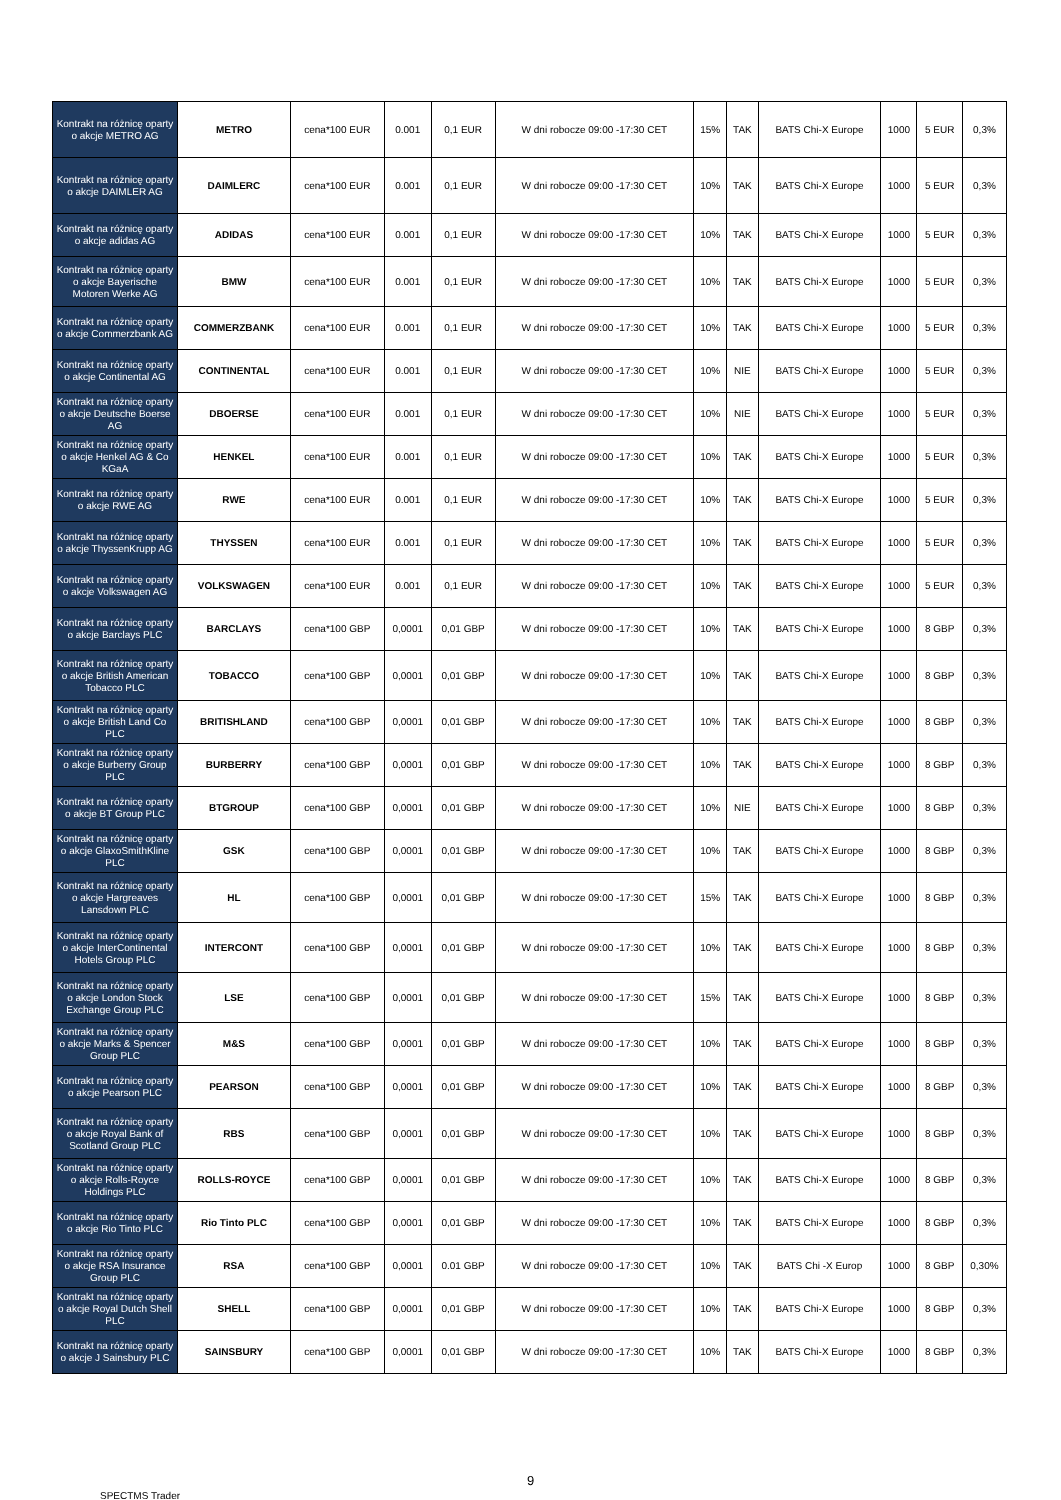| Kontrakt na różnicę oparty o akcje METRO AG | METRO | cena*100 EUR | 0.001 | 0,1 EUR | W dni robocze 09:00 -17:30 CET | 15% | TAK | BATS Chi-X Europe | 1000 | 5 EUR | 0,3% |
| Kontrakt na różnicę oparty o akcje DAIMLER AG | DAIMLERC | cena*100 EUR | 0.001 | 0,1 EUR | W dni robocze 09:00 -17:30 CET | 10% | TAK | BATS Chi-X Europe | 1000 | 5 EUR | 0,3% |
| Kontrakt na różnicę oparty o akcje adidas AG | ADIDAS | cena*100 EUR | 0.001 | 0,1 EUR | W dni robocze 09:00 -17:30 CET | 10% | TAK | BATS Chi-X Europe | 1000 | 5 EUR | 0,3% |
| Kontrakt na różnicę oparty o akcje Bayerische Motoren Werke AG | BMW | cena*100 EUR | 0.001 | 0,1 EUR | W dni robocze 09:00 -17:30 CET | 10% | TAK | BATS Chi-X Europe | 1000 | 5 EUR | 0,3% |
| Kontrakt na różnicę oparty o akcje Commerzbank AG | COMMERZBANK | cena*100 EUR | 0.001 | 0,1 EUR | W dni robocze 09:00 -17:30 CET | 10% | TAK | BATS Chi-X Europe | 1000 | 5 EUR | 0,3% |
| Kontrakt na różnicę oparty o akcje Continental AG | CONTINENTAL | cena*100 EUR | 0.001 | 0,1 EUR | W dni robocze 09:00 -17:30 CET | 10% | NIE | BATS Chi-X Europe | 1000 | 5 EUR | 0,3% |
| Kontrakt na różnicę oparty o akcje Deutsche Boerse AG | DBOERSE | cena*100 EUR | 0.001 | 0,1 EUR | W dni robocze 09:00 -17:30 CET | 10% | NIE | BATS Chi-X Europe | 1000 | 5 EUR | 0,3% |
| Kontrakt na różnicę oparty o akcje Henkel AG & Co KGaA | HENKEL | cena*100 EUR | 0.001 | 0,1 EUR | W dni robocze 09:00 -17:30 CET | 10% | TAK | BATS Chi-X Europe | 1000 | 5 EUR | 0,3% |
| Kontrakt na różnicę oparty o akcje RWE AG | RWE | cena*100 EUR | 0.001 | 0,1 EUR | W dni robocze 09:00 -17:30 CET | 10% | TAK | BATS Chi-X Europe | 1000 | 5 EUR | 0,3% |
| Kontrakt na różnicę oparty o akcje ThyssenKrupp AG | THYSSEN | cena*100 EUR | 0.001 | 0,1 EUR | W dni robocze 09:00 -17:30 CET | 10% | TAK | BATS Chi-X Europe | 1000 | 5 EUR | 0,3% |
| Kontrakt na różnicę oparty o akcje Volkswagen AG | VOLKSWAGEN | cena*100 EUR | 0.001 | 0,1 EUR | W dni robocze 09:00 -17:30 CET | 10% | TAK | BATS Chi-X Europe | 1000 | 5 EUR | 0,3% |
| Kontrakt na różnicę oparty o akcje Barclays PLC | BARCLAYS | cena*100 GBP | 0,0001 | 0,01 GBP | W dni robocze 09:00 -17:30 CET | 10% | TAK | BATS Chi-X Europe | 1000 | 8 GBP | 0,3% |
| Kontrakt na różnicę oparty o akcje British American Tobacco PLC | TOBACCO | cena*100 GBP | 0,0001 | 0,01 GBP | W dni robocze 09:00 -17:30 CET | 10% | TAK | BATS Chi-X Europe | 1000 | 8 GBP | 0,3% |
| Kontrakt na różnicę oparty o akcje British Land Co PLC | BRITISHLAND | cena*100 GBP | 0,0001 | 0,01 GBP | W dni robocze 09:00 -17:30 CET | 10% | TAK | BATS Chi-X Europe | 1000 | 8 GBP | 0,3% |
| Kontrakt na różnicę oparty o akcje Burberry Group PLC | BURBERRY | cena*100 GBP | 0,0001 | 0,01 GBP | W dni robocze 09:00 -17:30 CET | 10% | TAK | BATS Chi-X Europe | 1000 | 8 GBP | 0,3% |
| Kontrakt na różnicę oparty o akcje BT Group PLC | BTGROUP | cena*100 GBP | 0,0001 | 0,01 GBP | W dni robocze 09:00 -17:30 CET | 10% | NIE | BATS Chi-X Europe | 1000 | 8 GBP | 0,3% |
| Kontrakt na różnicę oparty o akcje GlaxoSmithKline PLC | GSK | cena*100 GBP | 0,0001 | 0,01 GBP | W dni robocze 09:00 -17:30 CET | 10% | TAK | BATS Chi-X Europe | 1000 | 8 GBP | 0,3% |
| Kontrakt na różnicę oparty o akcje Hargreaves Lansdown PLC | HL | cena*100 GBP | 0,0001 | 0,01 GBP | W dni robocze 09:00 -17:30 CET | 15% | TAK | BATS Chi-X Europe | 1000 | 8 GBP | 0,3% |
| Kontrakt na różnicę oparty o akcje InterContinental Hotels Group PLC | INTERCONT | cena*100 GBP | 0,0001 | 0,01 GBP | W dni robocze 09:00 -17:30 CET | 10% | TAK | BATS Chi-X Europe | 1000 | 8 GBP | 0,3% |
| Kontrakt na różnicę oparty o akcje London Stock Exchange Group PLC | LSE | cena*100 GBP | 0,0001 | 0,01 GBP | W dni robocze 09:00 -17:30 CET | 15% | TAK | BATS Chi-X Europe | 1000 | 8 GBP | 0,3% |
| Kontrakt na różnicę oparty o akcje Marks & Spencer Group PLC | M&S | cena*100 GBP | 0,0001 | 0,01 GBP | W dni robocze 09:00 -17:30 CET | 10% | TAK | BATS Chi-X Europe | 1000 | 8 GBP | 0,3% |
| Kontrakt na różnicę oparty o akcje Pearson PLC | PEARSON | cena*100 GBP | 0,0001 | 0,01 GBP | W dni robocze 09:00 -17:30 CET | 10% | TAK | BATS Chi-X Europe | 1000 | 8 GBP | 0,3% |
| Kontrakt na różnicę oparty o akcje Royal Bank of Scotland Group PLC | RBS | cena*100 GBP | 0,0001 | 0,01 GBP | W dni robocze 09:00 -17:30 CET | 10% | TAK | BATS Chi-X Europe | 1000 | 8 GBP | 0,3% |
| Kontrakt na różnicę oparty o akcje Rolls-Royce Holdings PLC | ROLLS-ROYCE | cena*100 GBP | 0,0001 | 0,01 GBP | W dni robocze 09:00 -17:30 CET | 10% | TAK | BATS Chi-X Europe | 1000 | 8 GBP | 0,3% |
| Kontrakt na różnicę oparty o akcje Rio Tinto PLC | Rio Tinto PLC | cena*100 GBP | 0,0001 | 0,01 GBP | W dni robocze 09:00 -17:30 CET | 10% | TAK | BATS Chi-X Europe | 1000 | 8 GBP | 0,3% |
| Kontrakt na różnicę oparty o akcje RSA Insurance Group PLC | RSA | cena*100 GBP | 0,0001 | 0.01 GBP | W dni robocze 09:00 -17:30 CET | 10% | TAK | BATS Chi -X Europ | 1000 | 8 GBP | 0,30% |
| Kontrakt na różnicę oparty o akcje Royal Dutch Shell PLC | SHELL | cena*100 GBP | 0,0001 | 0,01 GBP | W dni robocze 09:00 -17:30 CET | 10% | TAK | BATS Chi-X Europe | 1000 | 8 GBP | 0,3% |
| Kontrakt na różnicę oparty o akcje J Sainsbury PLC | SAINSBURY | cena*100 GBP | 0,0001 | 0,01 GBP | W dni robocze 09:00 -17:30 CET | 10% | TAK | BATS Chi-X Europe | 1000 | 8 GBP | 0,3% |
9
SPECTMS Trader